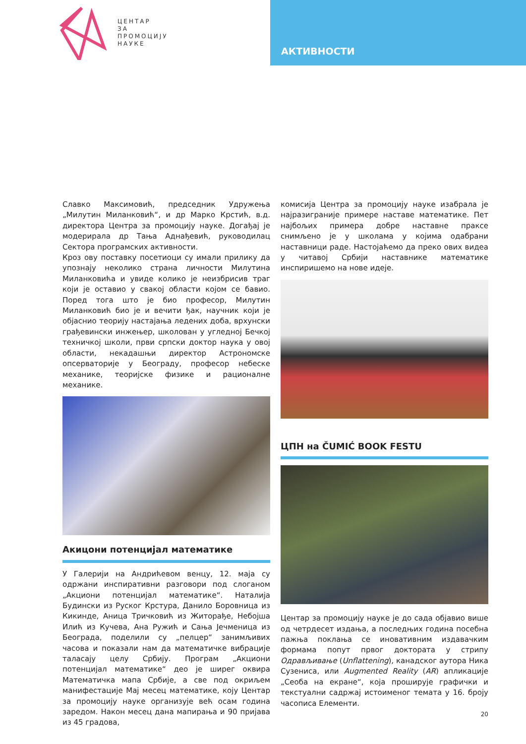ЦЕНТАР
ЗА
ПРОМОЦИЈУ
НАУКЕ
АКТИВНОСТИ
Славко Максимовић, председник Удружења „Милутин Миланковић“, и др Марко Крстић, в.д. директора Центра за промоцију науке. Догађај је модерирала др Тања Аднађевић, руководилац Сектора програмских активности.
Кроз ову поставку посетиоци су имали прилику да упознају неколико страна личности Милутина Миланковића и увиде колико је неизбрисив траг који је оставио у свакој области којом се бавио. Поред тога што је био професор, Милутин Миланковић био је и вечити ђак, научник који је објаснио теорију настајања ледених доба, врхунски грађевински инжењер, школован у угледној Бечкој техничкој школи, први српски доктор наука у овој области, некадашњи директор Астрономске опсерваторије у Београду, професор небеске механике, теоријске физике и рационалне механике.
Акицони потенцијал математике
У Галерији на Андрићевом венцу, 12. маја су одржани инспиративни разговори под слоганом „Акциони потенцијал математике“. Наталија Будински из Руског Крстура, Данило Боровница из Кикинде, Аница Тричковић из Житорађе, Небојша Илић из Кучева, Ана Ружић и Сања Јечменица из Београда, поделили су „пелцер“ занимљивих часова и показали нам да математичке вибрације таласају целу Србију. Програм „Акциони потенцијал математике“ део је ширег оквира Математичка мапа Србије, а све под окриљем манифестације Мај месец математике, коју Центар за промоцију науке организује већ осам година заредом. Након месец дана мапирања и 90 пријава из 45 градова,
комисија Центра за промоцију науке изабрала је најразиграније примере наставе математике. Пет најбољих примера добре наставне праксе снимљено је у школама у којима одабрани наставници раде. Настојаћемо да преко ових видеа у читавој Србији наставнике математике инспиришемо на нове идеје.
ЦПН на ČUMIĆ BOOK FESTU
Центар за промоцију науке је до сада објавио више од четрдесет издања, а последњих година посебна пажња поклања се иновативним издавачким формама попут првог доктората у стрипу Одрављивање (Unflattening), канадског аутора Ника Сузениса, или Augmented Reality (AR) апликације „Сеоба на екране“, која проширује графички и текстуални садржај истоименог темата у 16. броју часописа Елементи.
20